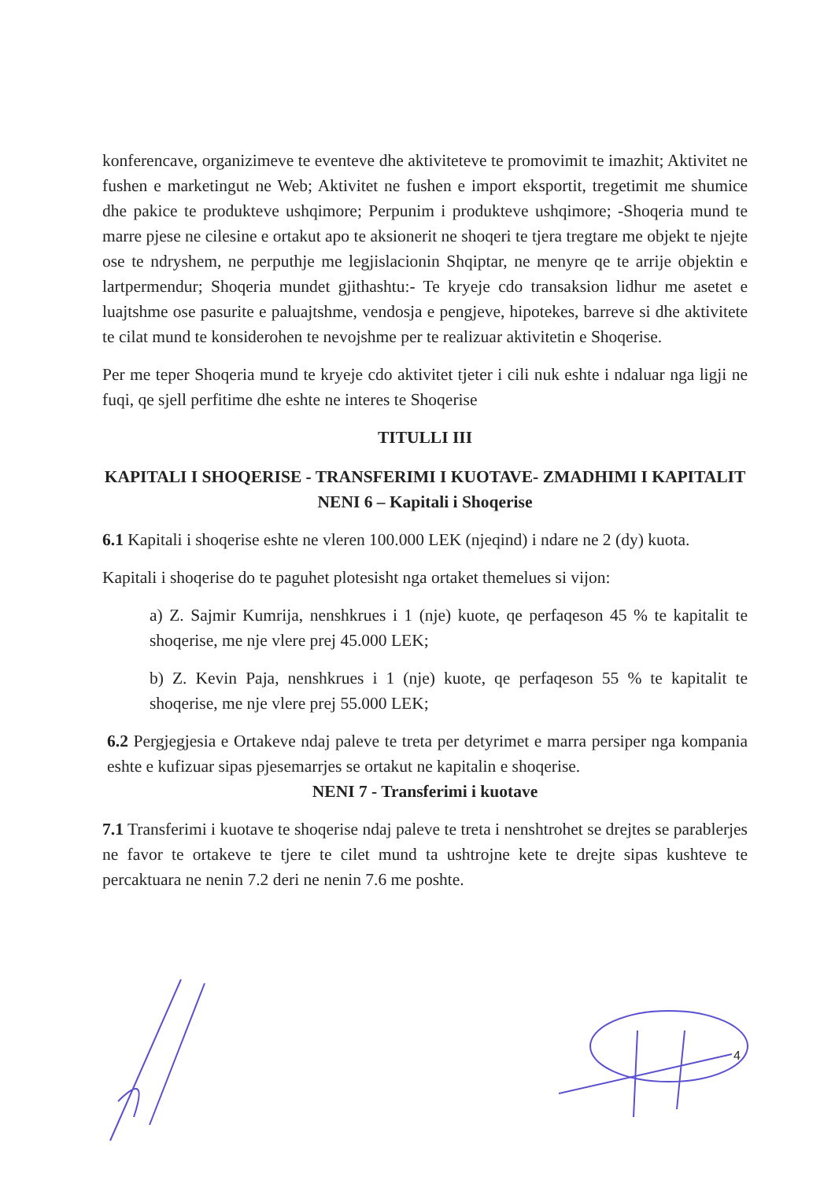konferencave, organizimeve te eventeve dhe aktiviteteve te promovimit te imazhit; Aktivitet ne fushen e marketingut ne Web; Aktivitet ne fushen e import eksportit, tregetimit me shumice dhe pakice te produkteve ushqimore; Perpunim i produkteve ushqimore; -Shoqeria mund te marre pjese ne cilesine e ortakut apo te aksionerit ne shoqeri te tjera tregtare me objekt te njejte ose te ndryshem, ne perputhje me legjislacionin Shqiptar, ne menyre qe te arrije objektin e lartpermendur; Shoqeria mundet gjithashtu:- Te kryeje cdo transaksion lidhur me asetet e luajtshme ose pasurite e paluajtshme, vendosja e pengjeve, hipotekes, barreve si dhe aktivitete te cilat mund te konsiderohen te nevojshme per te realizuar aktivitetin e Shoqerise.
Per me teper Shoqeria mund te kryeje cdo aktivitet tjeter i cili nuk eshte i ndaluar nga ligji ne fuqi, qe sjell perfitime dhe eshte ne interes te Shoqerise
TITULLI III
KAPITALI I SHOQERISE - TRANSFERIMI I KUOTAVE- ZMADHIMI I KAPITALIT
NENI 6 – Kapitali i Shoqerise
6.1 Kapitali i shoqerise eshte ne vleren 100.000 LEK (njeqind) i ndare ne 2 (dy) kuota.
Kapitali i shoqerise do te paguhet plotesisht nga ortaket themelues si vijon:
a) Z. Sajmir Kumrija, nenshkrues i 1 (nje) kuote, qe perfaqeson 45 % te kapitalit te shoqerise, me nje vlere prej 45.000 LEK;
b) Z. Kevin Paja, nenshkrues i 1 (nje) kuote, qe perfaqeson 55 % te kapitalit te shoqerise, me nje vlere prej 55.000 LEK;
6.2 Pergjegjesia e Ortakeve ndaj paleve te treta per detyrimet e marra persiper nga kompania eshte e kufizuar sipas pjesemarrjes se ortakut ne kapitalin e shoqerise.
NENI 7 - Transferimi i kuotave
7.1 Transferimi i kuotave te shoqerise ndaj paleve te treta i nenshtrohet se drejtes se parablerjes ne favor te ortakeve te tjere te cilet mund ta ushtrojne kete te drejte sipas kushteve te percaktuara ne nenin 7.2 deri ne nenin 7.6 me poshte.
4